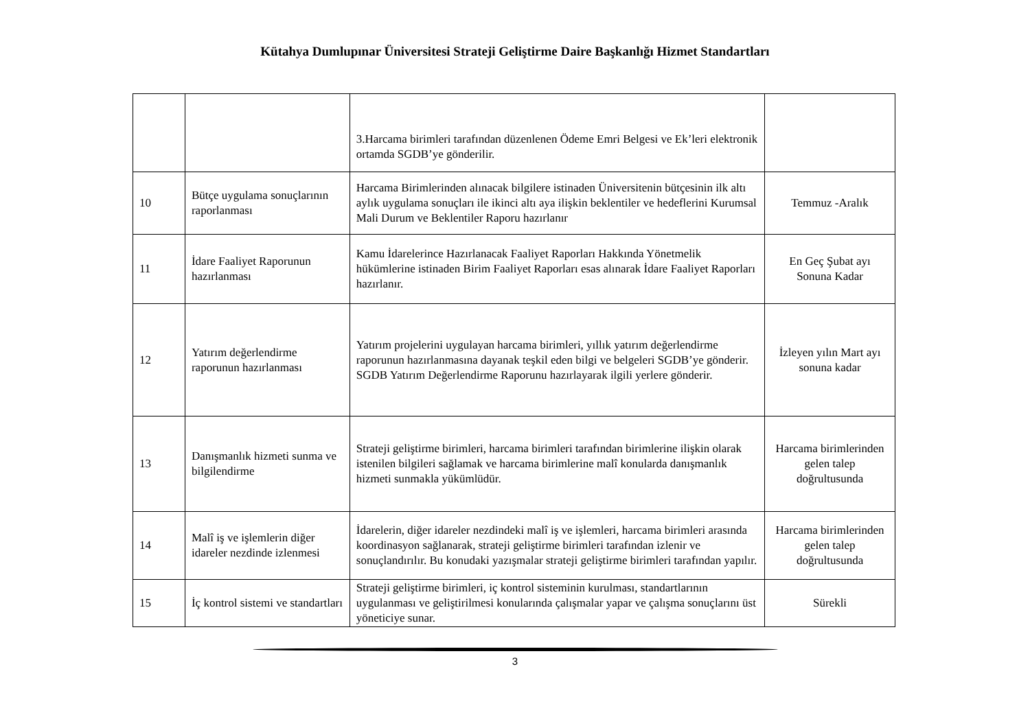Kütahya Dumlupınar Üniversitesi Strateji Geliştirme Daire Başkanlığı Hizmet Standartları
| | | 3.Harcama birimleri tarafından düzenlenen Ödeme Emri Belgesi ve Ek’leri elektronik ortamda SGDB’ye gönderilir. | |
| 10 | Bütçe uygulama sonuçlarının raporlanması | Harcama Birimlerinden alınacak bilgilere istinaden Üniversitenin bütçesinin ilk altı aylık uygulama sonuçları ile ikinci altı aya ilişkin beklentiler ve hedeflerini Kurumsal Mali Durum ve Beklentiler Raporu hazırlanır | Temmuz -Aralık |
| 11 | İdare Faaliyet Raporunun hazırlanması | Kamu İdarelerince Hazırlanacak Faaliyet Raporları Hakkında Yönetmelik hükümlerine istinaden Birim Faaliyet Raporları esas alınarak İdare Faaliyet Raporları hazırlanır. | En Geç Şubat ayı Sonuna Kadar |
| 12 | Yatırım değerlendirme raporunun hazırlanması | Yatırım projelerini uygulayan harcama birimleri, yıllık yatırım değerlendirme raporunun hazırlanmasına dayanak teşkil eden bilgi ve belgeleri SGDB’ye gönderir. SGDB Yatırım Değerlendirme Raporunu hazırlayarak ilgili yerlere gönderir. | İzleyen yılın Mart ayı sonuna kadar |
| 13 | Danışmanlık hizmeti sunma ve bilgilendirme | Strateji geliştirme birimleri, harcama birimleri tarafından birimlerine ilişkin olarak istenilen bilgileri sağlamak ve harcama birimlerine malî konularda danışmanlık hizmeti sunmakla yükümlüdür. | Harcama birimlerinden gelen talep doğrultusunda |
| 14 | Malî iş ve işlemlerin diğer idareler nezdinde izlenmesi | İdarelerin, diğer idareler nezdindeki malî iş ve işlemleri, harcama birimleri arasında koordinasyon sağlanarak, strateji geliştirme birimleri tarafından izlenir ve sonuçlandırılır. Bu konudaki yazışmalar strateji geliştirme birimleri tarafından yapılır. | Harcama birimlerinden gelen talep doğrultusunda |
| 15 | İç kontrol sistemi ve standartları | Strateji geliştirme birimleri, iç kontrol sisteminin kurulması, standartlarının uygulanması ve geliştirilmesi konularında çalışmalar yapar ve çalışma sonuçlarını üst yöneticiye sunar. | Sürekli |
3